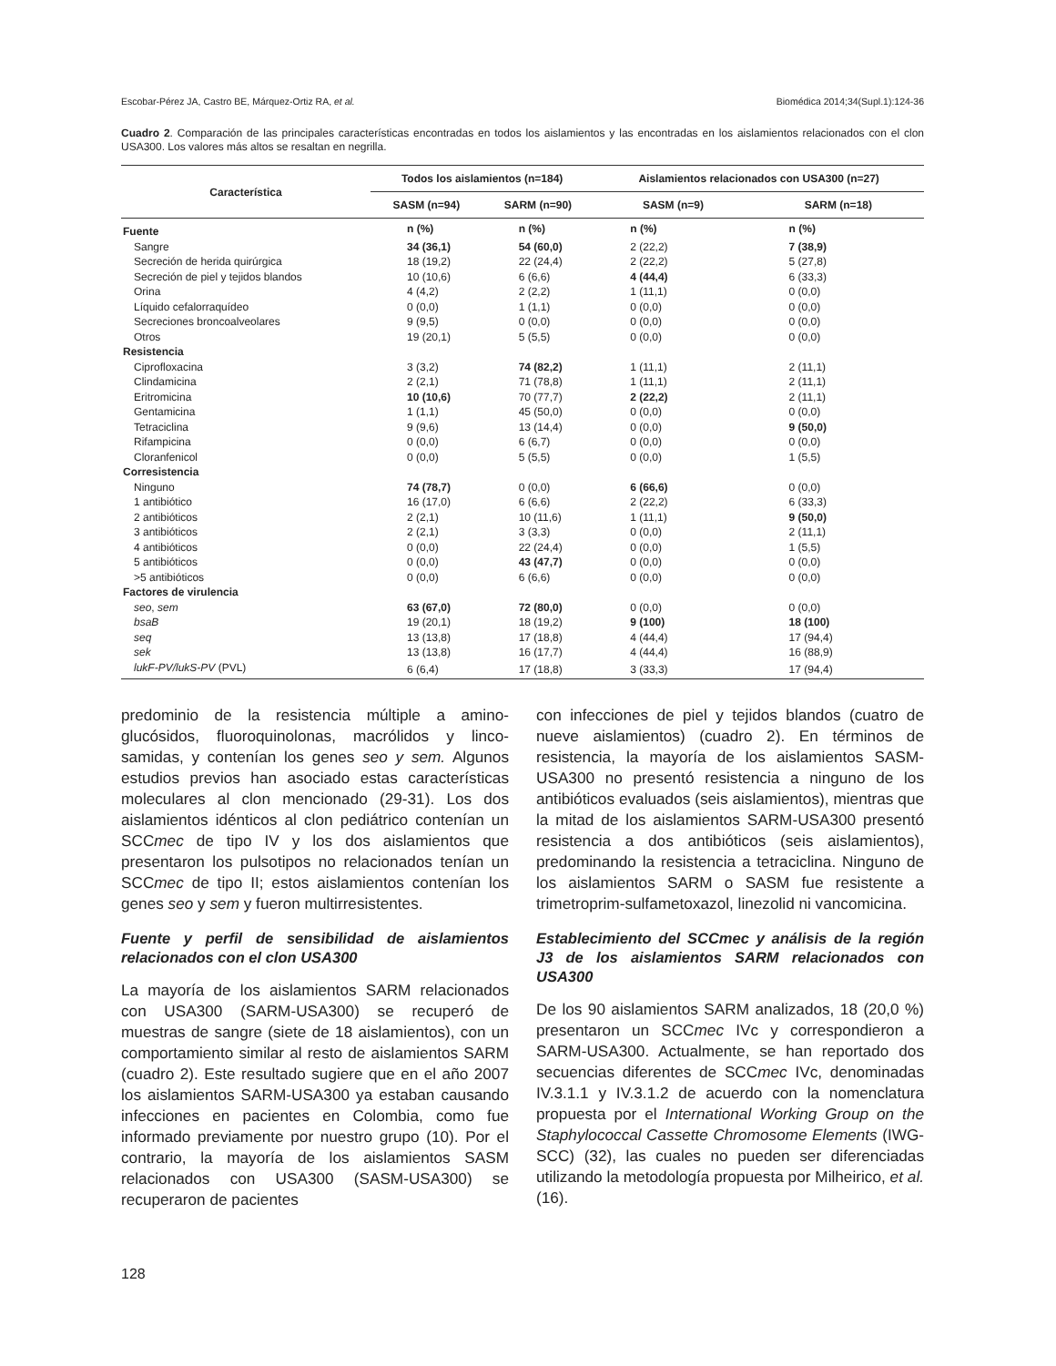Escobar-Pérez JA, Castro BE, Márquez-Ortiz RA, et al. Biomédica 2014;34(Supl.1):124-36
Cuadro 2. Comparación de las principales características encontradas en todos los aislamientos y las encontradas en los aislamientos relacionados con el clon USA300. Los valores más altos se resaltan en negrilla.
| Característica | Todos los aislamientos (n=184) | | Aislamientos relacionados con USA300 (n=27) | |
| --- | --- | --- | --- | --- |
| | SASM (n=94) | SARM (n=90) | SASM (n=9) | SARM (n=18) |
| Fuente | n (%) | n (%) | n (%) | n (%) |
| Sangre | 34 (36,1) | 54 (60,0) | 2 (22,2) | 7 (38,9) |
| Secreción de herida quirúrgica | 18 (19,2) | 22 (24,4) | 2 (22,2) | 5 (27,8) |
| Secreción de piel y tejidos blandos | 10 (10,6) | 6 (6,6) | 4 (44,4) | 6 (33,3) |
| Orina | 4 (4,2) | 2 (2,2) | 1 (11,1) | 0 (0,0) |
| Líquido cefalorraquídeo | 0 (0,0) | 1 (1,1) | 0 (0,0) | 0 (0,0) |
| Secreciones broncoalveolares | 9 (9,5) | 0 (0,0) | 0 (0,0) | 0 (0,0) |
| Otros | 19 (20,1) | 5 (5,5) | 0 (0,0) | 0 (0,0) |
| Resistencia | | | | |
| Ciprofloxacina | 3 (3,2) | 74 (82,2) | 1 (11,1) | 2 (11,1) |
| Clindamicina | 2 (2,1) | 71 (78,8) | 1 (11,1) | 2 (11,1) |
| Eritromicina | 10 (10,6) | 70 (77,7) | 2 (22,2) | 2 (11,1) |
| Gentamicina | 1 (1,1) | 45 (50,0) | 0 (0,0) | 0 (0,0) |
| Tetraciclina | 9 (9,6) | 13 (14,4) | 0 (0,0) | 9 (50,0) |
| Rifampicina | 0 (0,0) | 6 (6,7) | 0 (0,0) | 0 (0,0) |
| Cloranfenicol | 0 (0,0) | 5 (5,5) | 0 (0,0) | 1 (5,5) |
| Corresistencia | | | | |
| Ninguno | 74 (78,7) | 0 (0,0) | 6 (66,6) | 0 (0,0) |
| 1 antibiótico | 16 (17,0) | 6 (6,6) | 2 (22,2) | 6 (33,3) |
| 2 antibióticos | 2 (2,1) | 10 (11,6) | 1 (11,1) | 9 (50,0) |
| 3 antibióticos | 2 (2,1) | 3 (3,3) | 0 (0,0) | 2 (11,1) |
| 4 antibióticos | 0 (0,0) | 22 (24,4) | 0 (0,0) | 1 (5,5) |
| 5 antibióticos | 0 (0,0) | 43 (47,7) | 0 (0,0) | 0 (0,0) |
| >5 antibióticos | 0 (0,0) | 6 (6,6) | 0 (0,0) | 0 (0,0) |
| Factores de virulencia | | | | |
| seo , sem | 63 (67,0) | 72 (80,0) | 0 (0,0) | 0 (0,0) |
| bsaB | 19 (20,1) | 18 (19,2) | 9 (100) | 18 (100) |
| seq | 13 (13,8) | 17 (18,8) | 4 (44,4) | 17 (94,4) |
| sek | 13 (13,8) | 16 (17,7) | 4 (44,4) | 16 (88,9) |
| lukF-PV/lukS-PV (PVL) | 6 (6,4) | 17 (18,8) | 3 (33,3) | 17 (94,4) |
predominio de la resistencia múltiple a amino­glucósidos, fluoroquinolonas, macrólidos y linco­samidas, y contenían los genes seo y sem. Algunos estudios previos han asociado estas características moleculares al clon mencionado (29-31). Los dos aislamientos idénticos al clon pediátrico contenían un SCCmec de tipo IV y los dos aislamientos que presentaron los pulsotipos no relacionados tenían un SCCmec de tipo II; estos aislamientos contenían los genes seo y sem y fueron multirresistentes.
Fuente y perfil de sensibilidad de aislamientos relacionados con el clon USA300
La mayoría de los aislamientos SARM relacionados con USA300 (SARM-USA300) se recuperó de muestras de sangre (siete de 18 aislamientos), con un comportamiento similar al resto de aislamientos SARM (cuadro 2). Este resultado sugiere que en el año 2007 los aislamientos SARM-USA300 ya estaban causando infecciones en pacientes en Colombia, como fue informado previamente por nuestro grupo (10). Por el contrario, la mayoría de los aislamientos SASM relacionados con USA300 (SASM-USA300) se recuperaron de pacientes
con infecciones de piel y tejidos blandos (cuatro de nueve aislamientos) (cuadro 2). En términos de resistencia, la mayoría de los aislamientos SASM-USA300 no presentó resistencia a ninguno de los antibióticos evaluados (seis aislamientos), mientras que la mitad de los aislamientos SARM-USA300 presentó resistencia a dos antibióticos (seis aislamientos), predominando la resistencia a tetraciclina. Ninguno de los aislamientos SARM o SASM fue resistente a trimetroprim-sulfametoxazol, linezolid ni vancomicina.
Establecimiento del SCCmec y análisis de la región J3 de los aislamientos SARM relacionados con USA300
De los 90 aislamientos SARM analizados, 18 (20,0 %) presentaron un SCCmec IVc y correspondieron a SARM-USA300. Actualmente, se han reportado dos secuencias diferentes de SCCmec IVc, denominadas IV.3.1.1 y IV.3.1.2 de acuerdo con la nomenclatura propuesta por el International Working Group on the Staphylococcal Cassette Chromosome Elements (IWG-SCC) (32), las cuales no pueden ser diferenciadas utilizando la metodología propuesta por Milheirico, et al. (16).
128